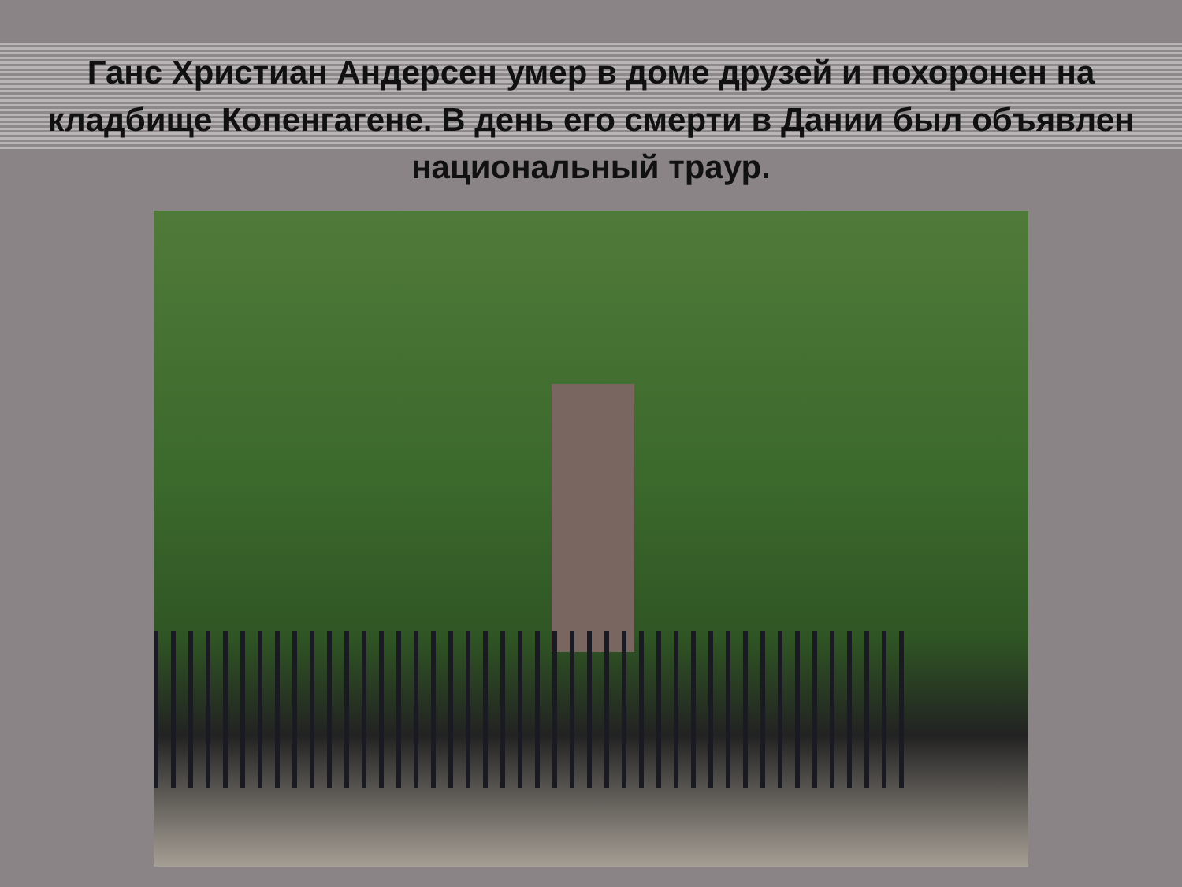Ганс Христиан Андерсен умер в доме друзей и похоронен на кладбище Копенгагене. В день его смерти в Дании был объявлен национальный траур.